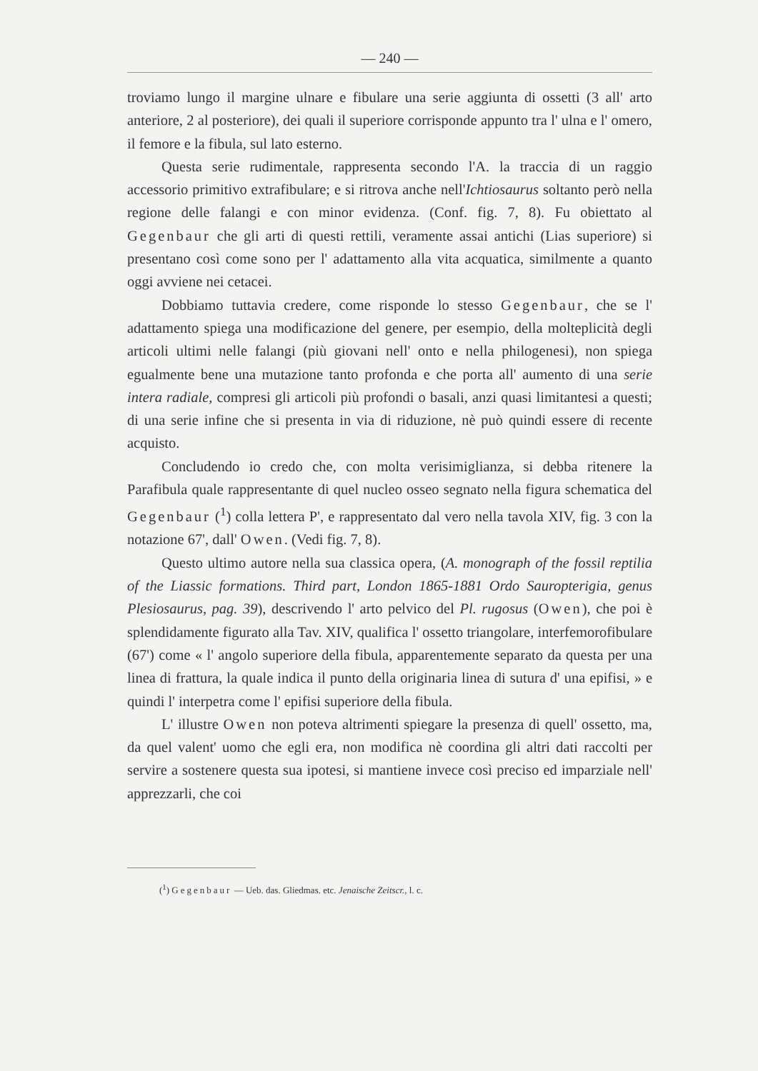— 240 —
troviamo lungo il margine ulnare e fibulare una serie aggiunta di ossetti (3 all' arto anteriore, 2 al posteriore), dei quali il superiore corrisponde appunto tra l' ulna e l' omero, il femore e la fibula, sul lato esterno.
Questa serie rudimentale, rappresenta secondo l'A. la traccia di un raggio accessorio primitivo extrafibulare; e si ritrova anche nell'Ichtio­saurus soltanto però nella regione delle falangi e con minor evidenza. (Conf. fig. 7, 8). Fu obiettato al Gegenbaur che gli arti di questi ret­tili, veramente assai antichi (Lias superiore) si presentano così come sono per l' adattamento alla vita acquatica, similmente a quanto oggi avviene nei cetacei.
Dobbiamo tuttavia credere, come risponde lo stesso Gegenbaur, che se l' adattamento spiega una modificazione del genere, per esempio, della molteplicità degli articoli ultimi nelle falangi (più giovani nel­l' onto e nella philogenesi), non spiega egualmente bene una mutazione tanto profonda e che porta all' aumento di una serie intera radiale, compresi gli articoli più profondi o basali, anzi quasi limitantesi a que­sti; di una serie infine che si presenta in via di riduzione, nè può quindi essere di recente acquisto.
Concludendo io credo che, con molta verisimiglianza, si debba ri­tenere la Parafibula quale rappresentante di quel nucleo osseo segnato nella figura schematica del Gegenbaur (<sup>1</sup>) colla lettera P', e rappresen­tato dal vero nella tavola XIV, fig. 3 con la notazione 67', dall' Owen. (Vedi fig. 7, 8).
Questo ultimo autore nella sua classica opera, (A. monograph of the fossil reptilia of the Liassic formations. Third part, London 1865-1881 Ordo Sauropterigia, genus Plesiosaurus, pag. 39), descrivendo l' arto pelvico del Pl. rugosus (Owen), che poi è splendidamente figu­rato alla Tav. XIV, qualifica l' ossetto triangolare, interfemorofibulare (67') come « l' angolo superiore della fibula, apparentemente separato da questa per una linea di frattura, la quale indica il punto della ori­ginaria linea di sutura d' una epifisi, » e quindi l' interpetra come l' epifisi superiore della fibula.
L' illustre Owen non poteva altrimenti spiegare la presenza di quell' ossetto, ma, da quel valent' uomo che egli era, non modifica nè coordina gli altri dati raccolti per servire a sostenere questa sua ipotesi, si mantiene invece così preciso ed imparziale nell' apprezzarli, che coi
(<sup>1</sup>) Gegenbaur — Ueb. das. Gliedmas. etc. Jenaische Zeitscr., l. c.